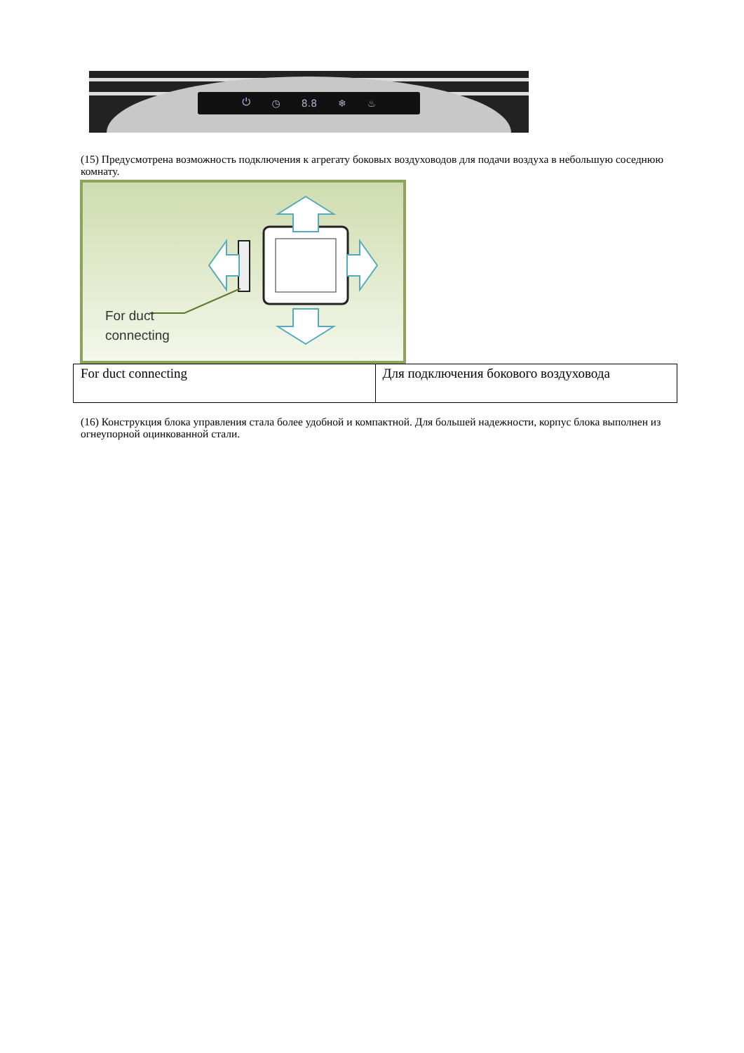⏻ ◷ 8.8 ❄ ♨
(15) Предусмотрена возможность подключения к агрегату боковых воздуховодов для подачи воздуха в небольшую соседнюю комнату.
For duct
connecting
| For duct connecting | Для подключения бокового воздуховода |
(16) Конструкция блока управления стала более удобной и компактной. Для большей надежности, корпус блока выполнен из огнеупорной оцинкованной стали.